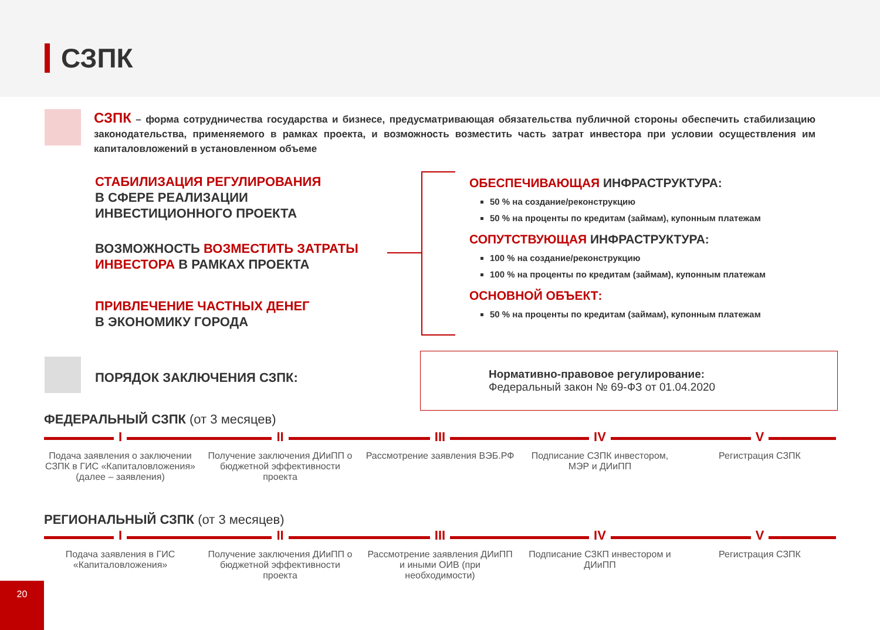СЗПК
СЗПК – форма сотрудничества государства и бизнесе, предусматривающая обязательства публичной стороны обеспечить стабилизацию законодательства, применяемого в рамках проекта, и возможность возместить часть затрат инвестора при условии осуществления им капиталовложений в установленном объеме
СТАБИЛИЗАЦИЯ РЕГУЛИРОВАНИЯ
В СФЕРЕ РЕАЛИЗАЦИИ
ИНВЕСТИЦИОННОГО ПРОЕКТА
ВОЗМОЖНОСТЬ ВОЗМЕСТИТЬ ЗАТРАТЫ
ИНВЕСТОРА В РАМКАХ ПРОЕКТА
ПРИВЛЕЧЕНИЕ ЧАСТНЫХ ДЕНЕГ
В ЭКОНОМИКУ ГОРОДА
ОБЕСПЕЧИВАЮЩАЯ ИНФРАСТРУКТУРА:
50 % на создание/реконструкцию
50 % на проценты по кредитам (займам), купонным платежам
СОПУТСТВУЮЩАЯ ИНФРАСТРУКТУРА:
100 % на создание/реконструкцию
100 % на проценты по кредитам (займам), купонным платежам
ОСНОВНОЙ ОБЪЕКТ:
50 % на проценты по кредитам (займам), купонным платежам
ПОРЯДОК ЗАКЛЮЧЕНИЯ СЗПК:
Нормативно-правовое регулирование:
Федеральный закон № 69-ФЗ от 01.04.2020
ФЕДЕРАЛЬНЫЙ СЗПК (от 3 месяцев)
I
Подача заявления о заключении СЗПК в ГИС «Капиталовложения» (далее – заявления)
II
Получение заключения ДИиПП о бюджетной эффективности проекта
III
Рассмотрение заявления ВЭБ.РФ
IV
Подписание СЗПК инвестором, МЭР и ДИиПП
V
Регистрация СЗПК
РЕГИОНАЛЬНЫЙ СЗПК (от 3 месяцев)
I
Подача заявления в ГИС «Капиталовложения»
II
Получение заключения ДИиПП о бюджетной эффективности проекта
III
Рассмотрение заявления ДИиПП и иными ОИВ (при необходимости)
IV
Подписание СЗКП инвестором и ДИиПП
V
Регистрация СЗПК
20